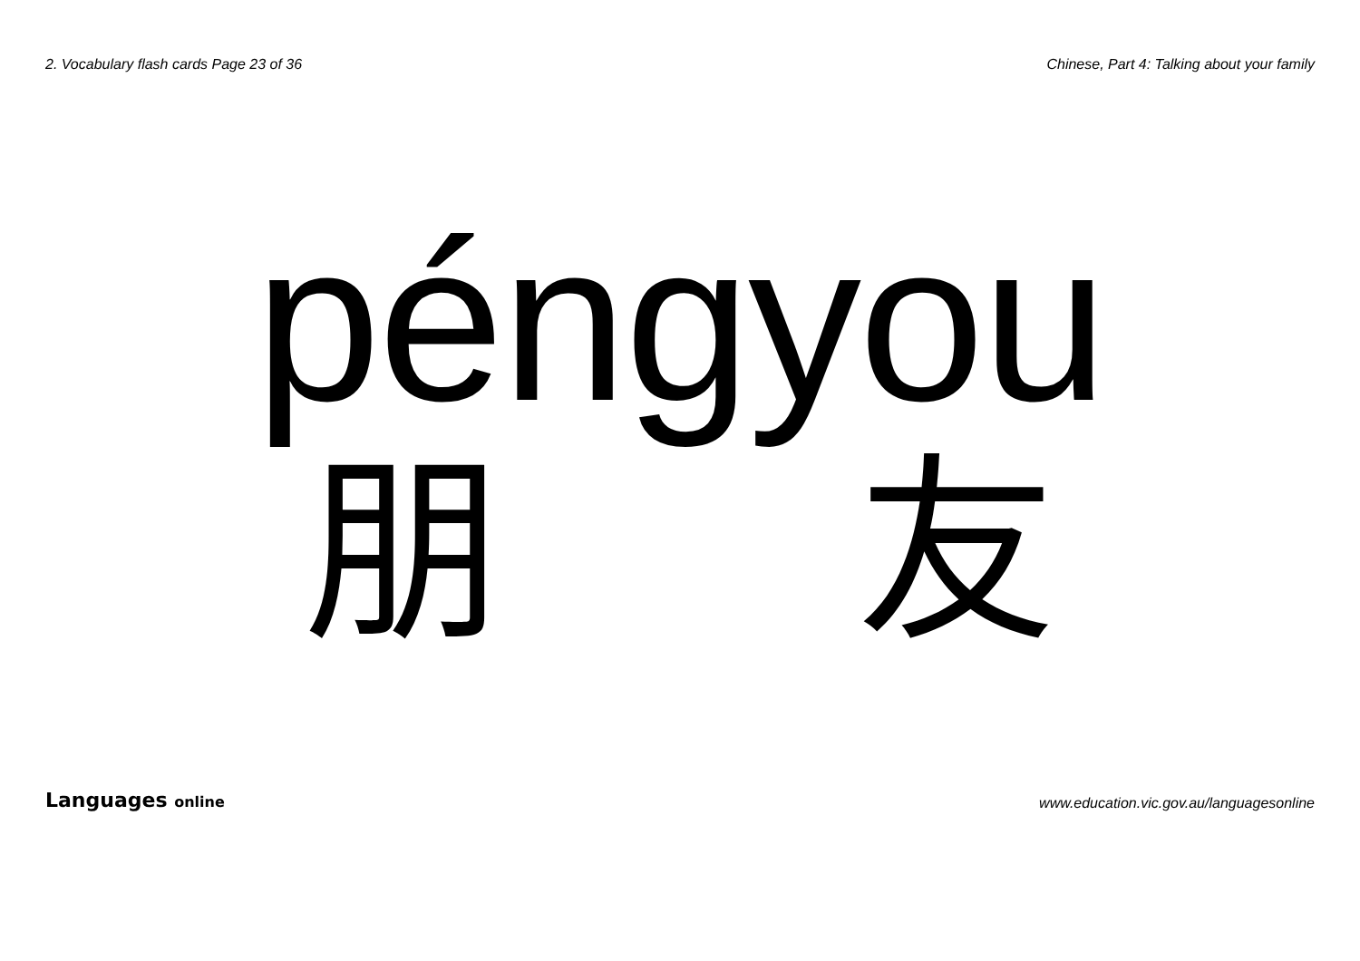2. Vocabulary flash cards Page 23 of 36 Chinese, Part 4: Talking about your family
péngyou
朋 友
Languages online www.education.vic.gov.au/languagesonline